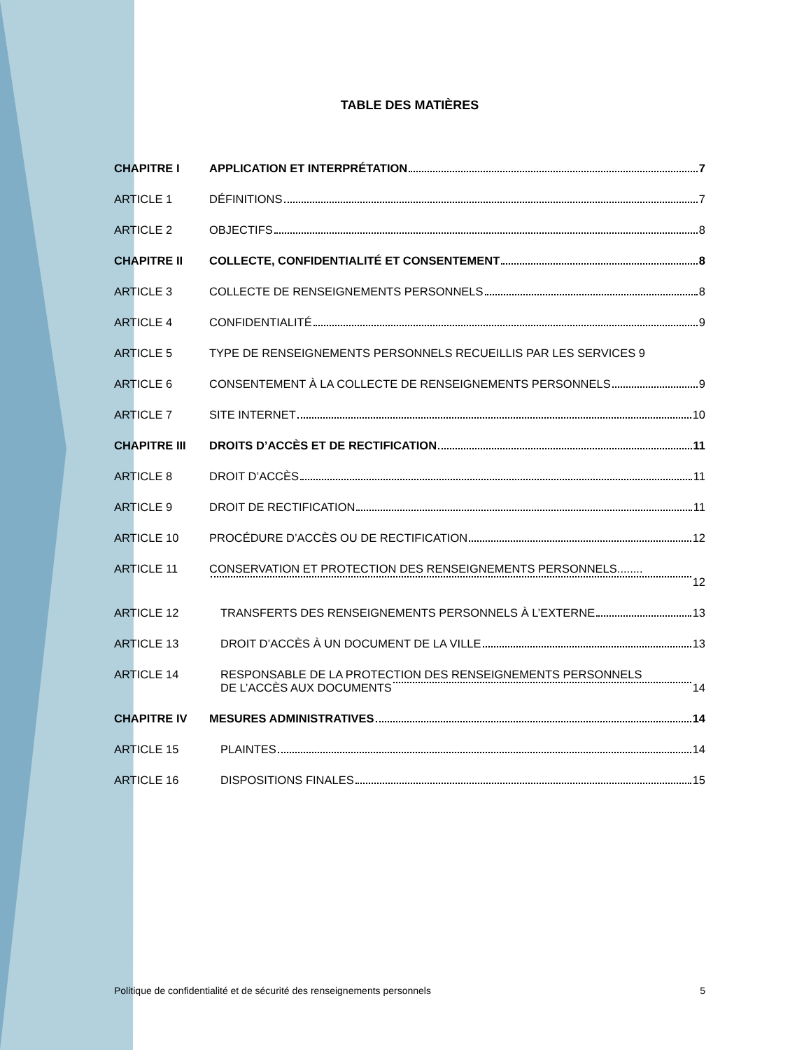TABLE DES MATIÈRES
CHAPITRE I APPLICATION ET INTERPRÉTATION 7
ARTICLE 1 DÉFINITIONS 7
ARTICLE 2 OBJECTIFS 8
CHAPITRE II COLLECTE, CONFIDENTIALITÉ ET CONSENTEMENT 8
ARTICLE 3 COLLECTE DE RENSEIGNEMENTS PERSONNELS 8
ARTICLE 4 CONFIDENTIALITÉ 9
ARTICLE 5 TYPE DE RENSEIGNEMENTS PERSONNELS RECUEILLIS PAR LES SERVICES 9
ARTICLE 6 CONSENTEMENT À LA COLLECTE DE RENSEIGNEMENTS PERSONNELS 9
ARTICLE 7 SITE INTERNET 10
CHAPITRE III DROITS D’ACCÈS ET DE RECTIFICATION 11
ARTICLE 8 DROIT D’ACCÈS 11
ARTICLE 9 DROIT DE RECTIFICATION 11
ARTICLE 10 PROCÉDURE D’ACCÈS OU DE RECTIFICATION 12
ARTICLE 11 CONSERVATION ET PROTECTION DES RENSEIGNEMENTS PERSONNELS........
12
ARTICLE 12 TRANSFERTS DES RENSEIGNEMENTS PERSONNELS À L’EXTERNE 13
ARTICLE 13 DROIT D’ACCÈS À UN DOCUMENT DE LA VILLE 13
ARTICLE 14 RESPONSABLE DE LA PROTECTION DES RENSEIGNEMENTS PERSONNELS
DE L’ACCÈS AUX DOCUMENTS 14
CHAPITRE IV MESURES ADMINISTRATIVES 14
ARTICLE 15 PLAINTES 14
ARTICLE 16 DISPOSITIONS FINALES 15
Politique de confidentialité et de sécurité des renseignements personnels 5